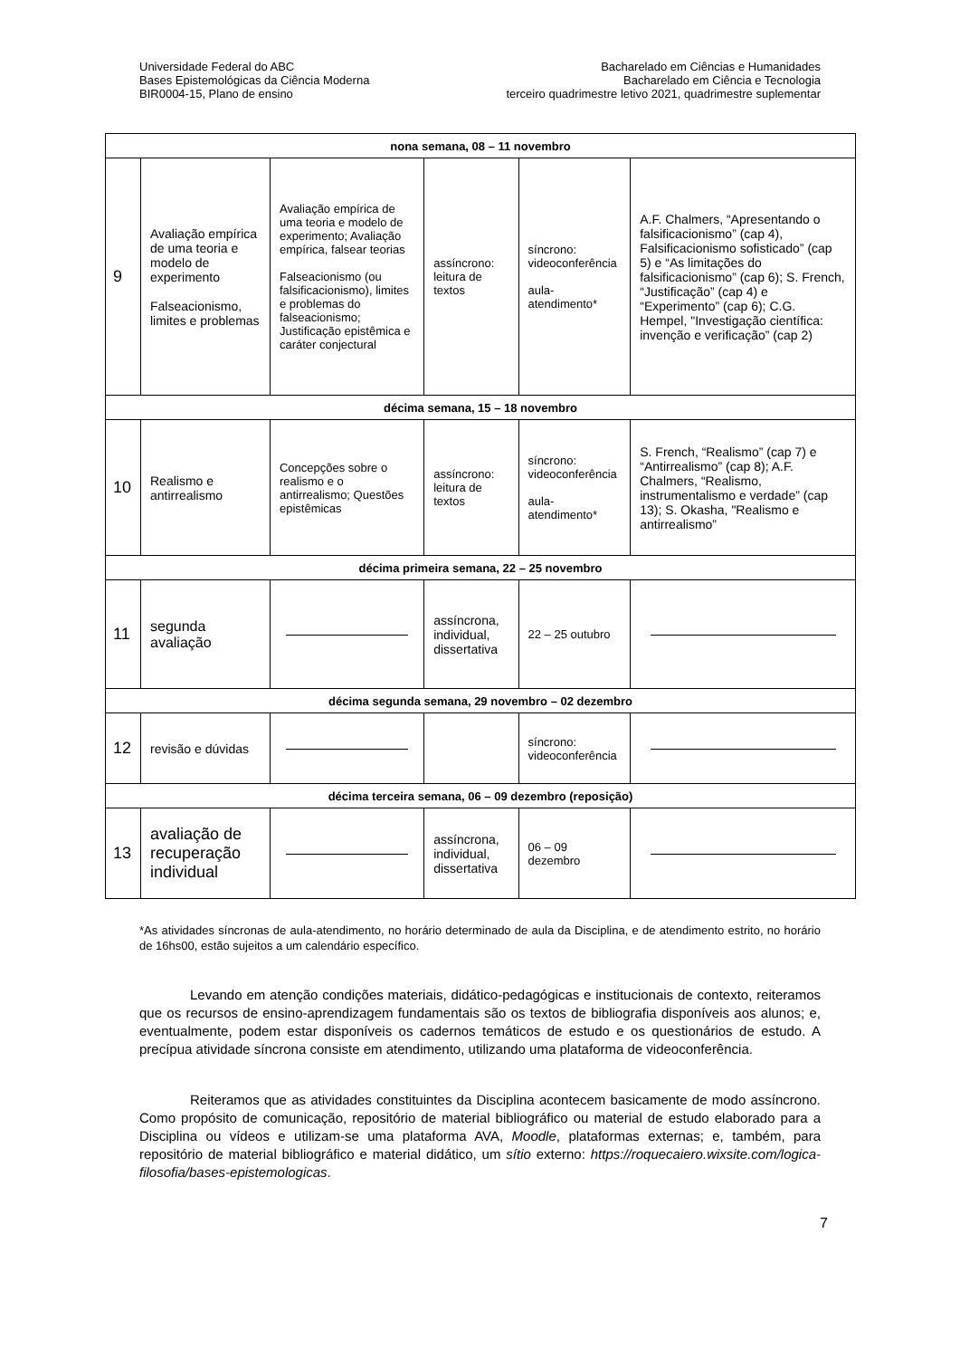Universidade Federal do ABC
Bases Epistemológicas da Ciência Moderna
BIR0004-15, Plano de ensino
Bacharelado em Ciências e Humanidades
Bacharelado em Ciência e Tecnologia
terceiro quadrimestre letivo 2021, quadrimestre suplementar
| nona semana, 08 – 11 novembro | | | | | |
| --- | --- | --- | --- | --- | --- |
| 9 | Avaliação empírica de uma teoria e modelo de experimento Falseacionismo, limites e problemas | Avaliação empírica de uma teoria e modelo de experimento; Avaliação empírica, falsear teorias Falseacionismo (ou falsificacionismo), limites e problemas do falseacionismo; Justificação epistêmica e caráter conjectural | assíncrono: leitura de textos | síncrono: videoconferência aula-atendimento* | A.F. Chalmers, “Apresentando o falsificacionismo” (cap 4), Falsificacionismo sofisticado” (cap 5) e “As limitações do falsificacionismo” (cap 6); S. French, “Justificação” (cap 4) e “Experimento” (cap 6); C.G. Hempel, "Investigação científica: invenção e verificação” (cap 2) |
| décima semana, 15 – 18 novembro | | | | | |
| 10 | Realismo e antirrealismo | Concepções sobre o realismo e o antirrealismo; Questões epistêmicas | assíncrono: leitura de textos | síncrono: videoconferência aula-atendimento* | S. French, “Realismo” (cap 7) e “Antirrealismo” (cap 8); A.F. Chalmers, “Realismo, instrumentalismo e verdade” (cap 13); S. Okasha, "Realismo e antirrealismo” |
| décima primeira semana, 22 – 25 novembro | | | | | |
| 11 | segunda avaliação | | assíncrona, individual, dissertativa | 22 – 25 outubro | |
| décima segunda semana, 29 novembro – 02 dezembro | | | | | |
| 12 | revisão e dúvidas | | | síncrono: videoconferência | |
| décima terceira semana, 06 – 09 dezembro (reposição) | | | | | |
| 13 | avaliação de recuperação individual | | assíncrona, individual, dissertativa | 06 – 09 dezembro | |
*As atividades síncronas de aula-atendimento, no horário determinado de aula da Disciplina, e de atendimento estrito, no horário de 16hs00, estão sujeitos a um calendário específico.
Levando em atenção condições materiais, didático-pedagógicas e institucionais de contexto, reiteramos que os recursos de ensino-aprendizagem fundamentais são os textos de bibliografia disponíveis aos alunos; e, eventualmente, podem estar disponíveis os cadernos temáticos de estudo e os questionários de estudo. A precípua atividade síncrona consiste em atendimento, utilizando uma plataforma de videoconferência.
Reiteramos que as atividades constituintes da Disciplina acontecem basicamente de modo assíncrono. Como propósito de comunicação, repositório de material bibliográfico ou material de estudo elaborado para a Disciplina ou vídeos e utilizam-se uma plataforma AVA, Moodle, plataformas externas; e, também, para repositório de material bibliográfico e material didático, um sítio externo: https://roquecaiero.wixsite.com/logica-filosofia/bases-epistemologicas.
7